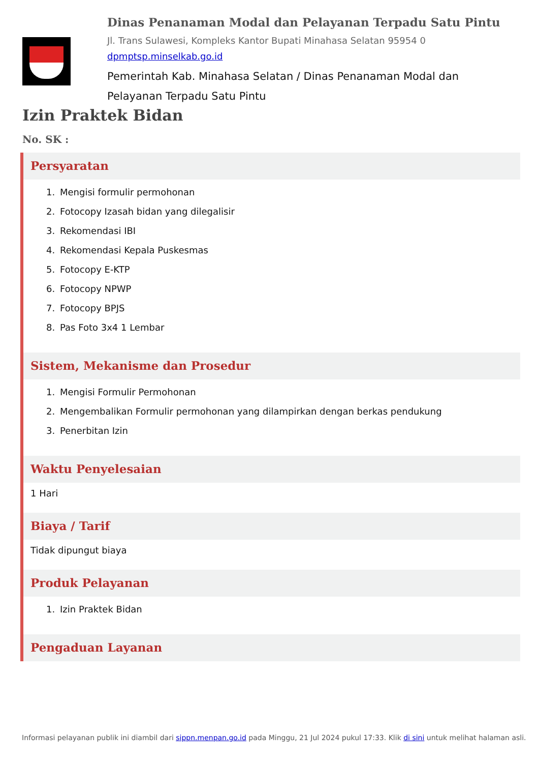Dinas Penanaman Modal dan Pelayanan Terpadu Satu Pintu
Jl. Trans Sulawesi, Kompleks Kantor Bupati Minahasa Selatan 95954 0
dpmptsp.minselkab.go.id
Pemerintah Kab. Minahasa Selatan / Dinas Penanaman Modal dan Pelayanan Terpadu Satu Pintu
Izin Praktek Bidan
No. SK :
Persyaratan
1. Mengisi formulir permohonan
2. Fotocopy Izasah bidan yang dilegalisir
3. Rekomendasi IBI
4. Rekomendasi Kepala Puskesmas
5. Fotocopy E-KTP
6. Fotocopy NPWP
7. Fotocopy BPJS
8. Pas Foto 3x4 1 Lembar
Sistem, Mekanisme dan Prosedur
1. Mengisi Formulir Permohonan
2. Mengembalikan Formulir permohonan yang dilampirkan dengan berkas pendukung
3. Penerbitan Izin
Waktu Penyelesaian
1 Hari
Biaya / Tarif
Tidak dipungut biaya
Produk Pelayanan
1. Izin Praktek Bidan
Pengaduan Layanan
Informasi pelayanan publik ini diambil dari sippn.menpan.go.id pada Minggu, 21 Jul 2024 pukul 17:33. Klik di sini untuk melihat halaman asli.